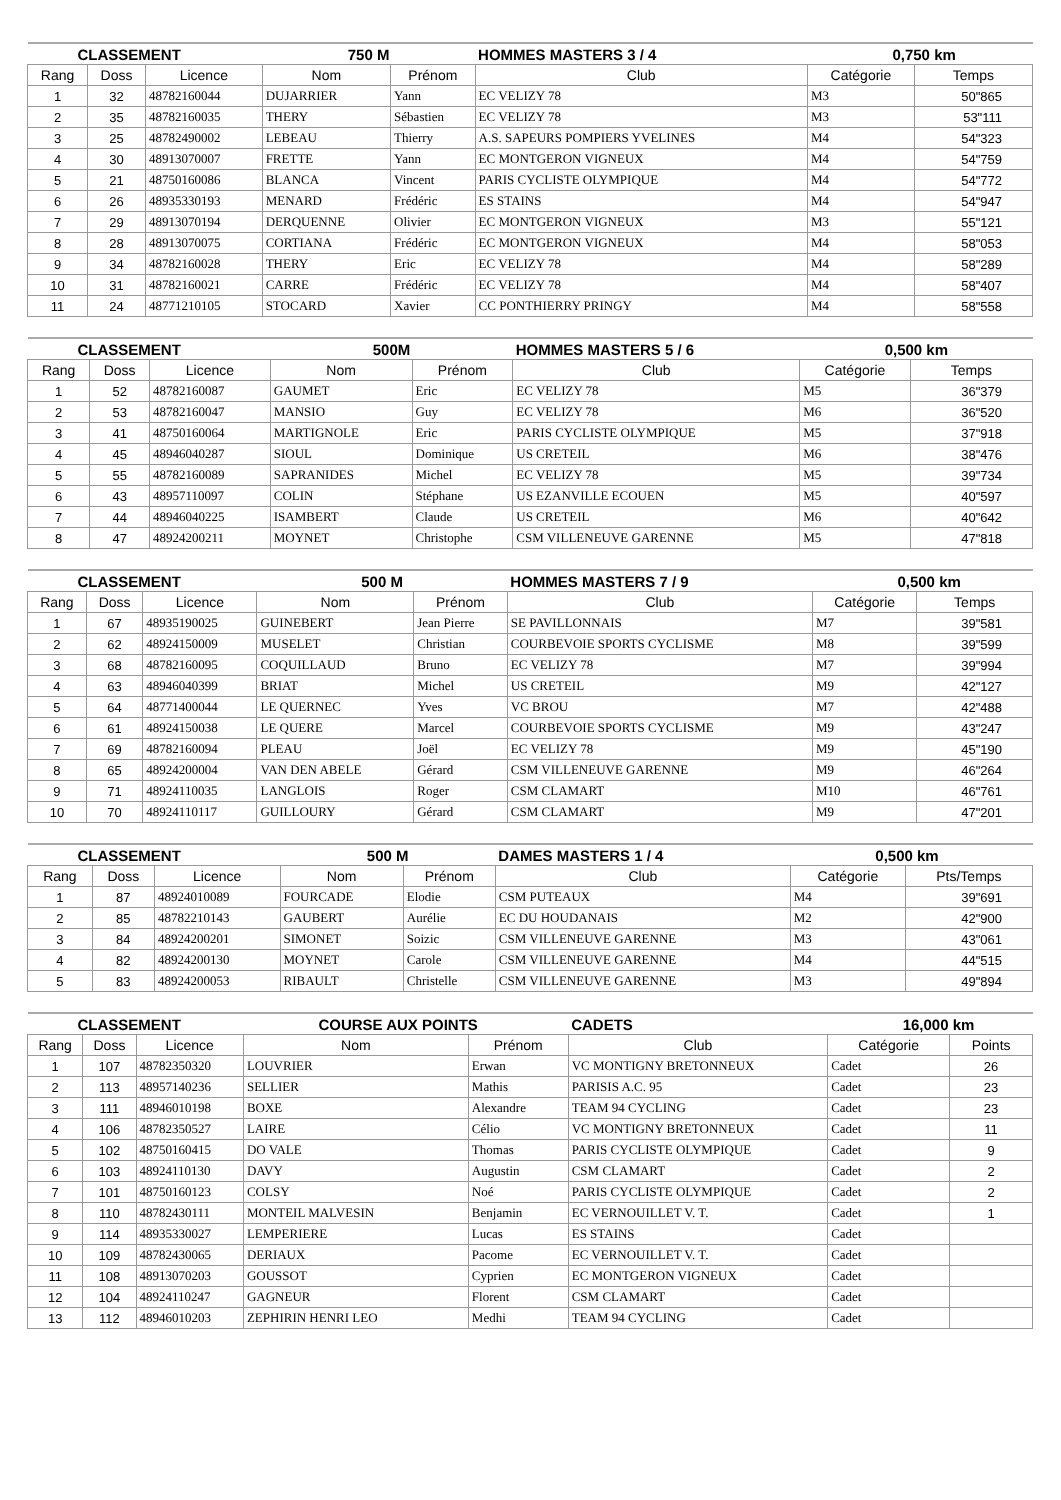| CLASSEMENT | | | 750 M | | HOMMES MASTERS 3 / 4 | 0,750 km | |
| Rang | Doss | Licence | Nom | Prénom | Club | Catégorie | Temps |
| 1 | 32 | 48782160044 | DUJARRIER | Yann | EC VELIZY 78 | M3 | 50"865 |
| 2 | 35 | 48782160035 | THERY | Sébastien | EC VELIZY 78 | M3 | 53"111 |
| 3 | 25 | 48782490002 | LEBEAU | Thierry | A.S. SAPEURS POMPIERS YVELINES | M4 | 54"323 |
| 4 | 30 | 48913070007 | FRETTE | Yann | EC MONTGERON VIGNEUX | M4 | 54"759 |
| 5 | 21 | 48750160086 | BLANCA | Vincent | PARIS CYCLISTE OLYMPIQUE | M4 | 54"772 |
| 6 | 26 | 48935330193 | MENARD | Frédéric | ES STAINS | M4 | 54"947 |
| 7 | 29 | 48913070194 | DERQUENNE | Olivier | EC MONTGERON VIGNEUX | M3 | 55"121 |
| 8 | 28 | 48913070075 | CORTIANA | Frédéric | EC MONTGERON VIGNEUX | M4 | 58"053 |
| 9 | 34 | 48782160028 | THERY | Eric | EC VELIZY 78 | M4 | 58"289 |
| 10 | 31 | 48782160021 | CARRE | Frédéric | EC VELIZY 78 | M4 | 58"407 |
| 11 | 24 | 48771210105 | STOCARD | Xavier | CC PONTHIERRY PRINGY | M4 | 58"558 |
| CLASSEMENT | | | 500M | | HOMMES MASTERS 5 / 6 | 0,500 km | |
| Rang | Doss | Licence | Nom | Prénom | Club | Catégorie | Temps |
| 1 | 52 | 48782160087 | GAUMET | Eric | EC VELIZY 78 | M5 | 36"379 |
| 2 | 53 | 48782160047 | MANSIO | Guy | EC VELIZY 78 | M6 | 36"520 |
| 3 | 41 | 48750160064 | MARTIGNOLE | Eric | PARIS CYCLISTE OLYMPIQUE | M5 | 37"918 |
| 4 | 45 | 48946040287 | SIOUL | Dominique | US CRETEIL | M6 | 38"476 |
| 5 | 55 | 48782160089 | SAPRANIDES | Michel | EC VELIZY 78 | M5 | 39"734 |
| 6 | 43 | 48957110097 | COLIN | Stéphane | US EZANVILLE ECOUEN | M5 | 40"597 |
| 7 | 44 | 48946040225 | ISAMBERT | Claude | US CRETEIL | M6 | 40"642 |
| 8 | 47 | 48924200211 | MOYNET | Christophe | CSM VILLENEUVE GARENNE | M5 | 47"818 |
| CLASSEMENT | | | 500 M | | HOMMES MASTERS 7 / 9 | 0,500 km | |
| Rang | Doss | Licence | Nom | Prénom | Club | Catégorie | Temps |
| 1 | 67 | 48935190025 | GUINEBERT | Jean Pierre | SE PAVILLONNAIS | M7 | 39"581 |
| 2 | 62 | 48924150009 | MUSELET | Christian | COURBEVOIE SPORTS CYCLISME | M8 | 39"599 |
| 3 | 68 | 48782160095 | COQUILLAUD | Bruno | EC VELIZY 78 | M7 | 39"994 |
| 4 | 63 | 48946040399 | BRIAT | Michel | US CRETEIL | M9 | 42"127 |
| 5 | 64 | 48771400044 | LE QUERNEC | Yves | VC BROU | M7 | 42"488 |
| 6 | 61 | 48924150038 | LE QUERE | Marcel | COURBEVOIE SPORTS CYCLISME | M9 | 43"247 |
| 7 | 69 | 48782160094 | PLEAU | Joël | EC VELIZY 78 | M9 | 45"190 |
| 8 | 65 | 48924200004 | VAN DEN ABELE | Gérard | CSM VILLENEUVE GARENNE | M9 | 46"264 |
| 9 | 71 | 48924110035 | LANGLOIS | Roger | CSM CLAMART | M10 | 46"761 |
| 10 | 70 | 48924110117 | GUILLOURY | Gérard | CSM CLAMART | M9 | 47"201 |
| CLASSEMENT | | | 500 M | | DAMES MASTERS 1 / 4 | 0,500 km | |
| Rang | Doss | Licence | Nom | Prénom | Club | Catégorie | Pts/Temps |
| 1 | 87 | 48924010089 | FOURCADE | Elodie | CSM PUTEAUX | M4 | 39"691 |
| 2 | 85 | 48782210143 | GAUBERT | Aurélie | EC DU HOUDANAIS | M2 | 42"900 |
| 3 | 84 | 48924200201 | SIMONET | Soizic | CSM VILLENEUVE GARENNE | M3 | 43"061 |
| 4 | 82 | 48924200130 | MOYNET | Carole | CSM VILLENEUVE GARENNE | M4 | 44"515 |
| 5 | 83 | 48924200053 | RIBAULT | Christelle | CSM VILLENEUVE GARENNE | M3 | 49"894 |
| CLASSEMENT | | | COURSE AUX POINTS | | CADETS | 16,000 km | |
| Rang | Doss | Licence | Nom | Prénom | Club | Catégorie | Points |
| 1 | 107 | 48782350320 | LOUVRIER | Erwan | VC MONTIGNY BRETONNEUX | Cadet | 26 |
| 2 | 113 | 48957140236 | SELLIER | Mathis | PARISIS A.C. 95 | Cadet | 23 |
| 3 | 111 | 48946010198 | BOXE | Alexandre | TEAM 94 CYCLING | Cadet | 23 |
| 4 | 106 | 48782350527 | LAIRE | Célio | VC MONTIGNY BRETONNEUX | Cadet | 11 |
| 5 | 102 | 48750160415 | DO VALE | Thomas | PARIS CYCLISTE OLYMPIQUE | Cadet | 9 |
| 6 | 103 | 48924110130 | DAVY | Augustin | CSM CLAMART | Cadet | 2 |
| 7 | 101 | 48750160123 | COLSY | Noé | PARIS CYCLISTE OLYMPIQUE | Cadet | 2 |
| 8 | 110 | 48782430111 | MONTEIL MALVESIN | Benjamin | EC VERNOUILLET V. T. | Cadet | 1 |
| 9 | 114 | 48935330027 | LEMPERIERE | Lucas | ES STAINS | Cadet | |
| 10 | 109 | 48782430065 | DERIAUX | Pacome | EC VERNOUILLET V. T. | Cadet | |
| 11 | 108 | 48913070203 | GOUSSOT | Cyprien | EC MONTGERON VIGNEUX | Cadet | |
| 12 | 104 | 48924110247 | GAGNEUR | Florent | CSM CLAMART | Cadet | |
| 13 | 112 | 48946010203 | ZEPHIRIN HENRI LEO | Medhi | TEAM 94 CYCLING | Cadet | |